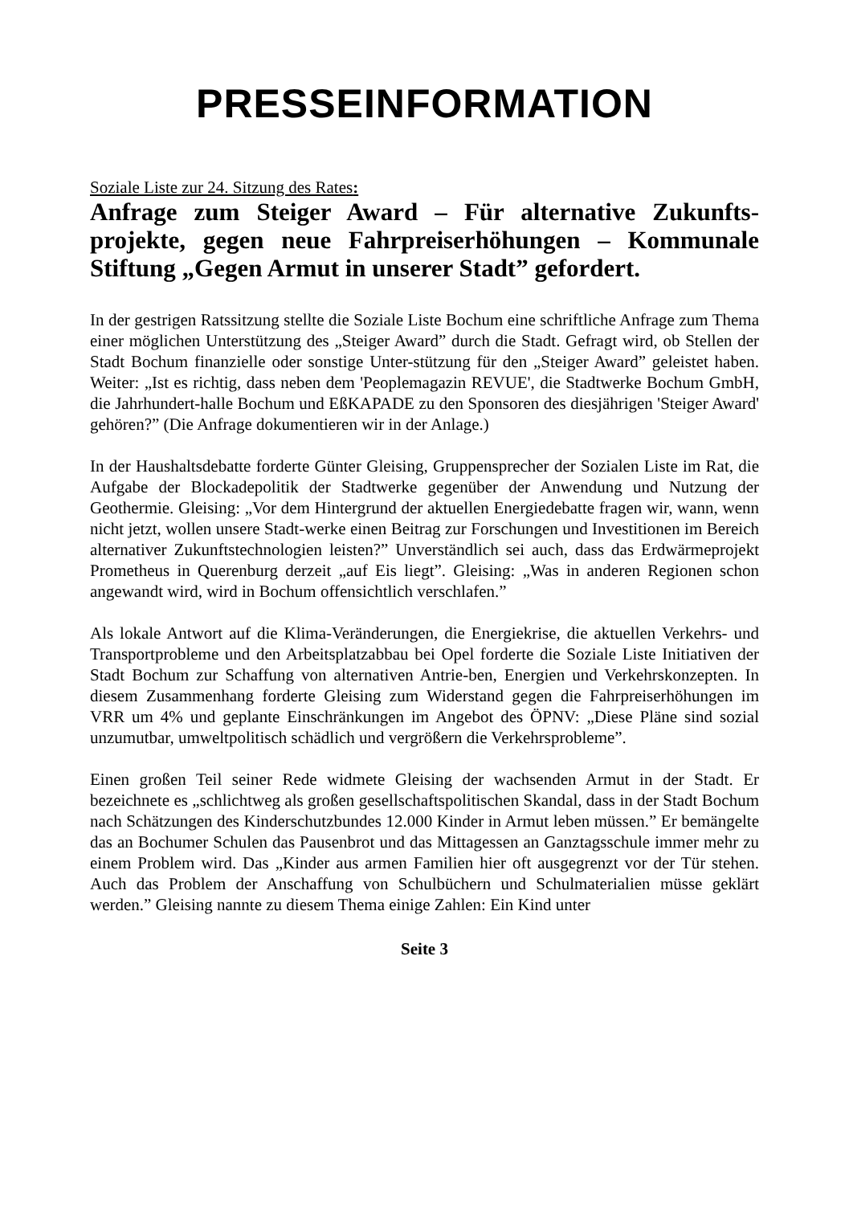PRESSEINFORMATION
Soziale Liste zur 24. Sitzung des Rates:
Anfrage zum Steiger Award – Für alternative Zukunfts-projekte, gegen neue Fahrpreiserhöhungen – Kommunale Stiftung „Gegen Armut in unserer Stadt” gefordert.
In der gestrigen Ratssitzung stellte die Soziale Liste Bochum eine schriftliche Anfrage zum Thema einer möglichen Unterstützung des „Steiger Award” durch die Stadt. Gefragt wird, ob Stellen der Stadt Bochum finanzielle oder sonstige Unter-stützung für den „Steiger Award” geleistet haben. Weiter: „Ist es richtig, dass neben dem 'Peoplemagazin REVUE', die Stadtwerke Bochum GmbH, die Jahrhundert-halle Bochum und EßKAPADE zu den Sponsoren des diesjährigen 'Steiger Award' gehören?” (Die Anfrage dokumentieren wir in der Anlage.)
In der Haushaltsdebatte forderte Günter Gleising, Gruppensprecher der Sozialen Liste im Rat, die Aufgabe der Blockadepolitik der Stadtwerke gegenüber der Anwendung und Nutzung der Geothermie. Gleising: „Vor dem Hintergrund der aktuellen Energiedebatte fragen wir, wann, wenn nicht jetzt, wollen unsere Stadt-werke einen Beitrag zur Forschungen und Investitionen im Bereich alternativer Zukunftstechnologien leisten?” Unverständlich sei auch, dass das Erdwärmeprojekt Prometheus in Querenburg derzeit „auf Eis liegt”. Gleising: „Was in anderen Regionen schon angewandt wird, wird in Bochum offensichtlich verschlafen.”
Als lokale Antwort auf die Klima-Veränderungen, die Energiekrise, die aktuellen Verkehrs- und Transportprobleme und den Arbeitsplatzabbau bei Opel forderte die Soziale Liste Initiativen der Stadt Bochum zur Schaffung von alternativen Antrie-ben, Energien und Verkehrskonzepten. In diesem Zusammenhang forderte Gleising zum Widerstand gegen die Fahrpreiserhöhungen im VRR um 4% und geplante Einschränkungen im Angebot des ÖPNV: „Diese Pläne sind sozial unzumutbar, umweltpolitisch schädlich und vergrößern die Verkehrsprobleme”.
Einen großen Teil seiner Rede widmete Gleising der wachsenden Armut in der Stadt. Er bezeichnete es „schlichtweg als großen gesellschaftspolitischen Skandal, dass in der Stadt Bochum nach Schätzungen des Kinderschutzbundes 12.000 Kinder in Armut leben müssen.” Er bemängelte das an Bochumer Schulen das Pausenbrot und das Mittagessen an Ganztagsschule immer mehr zu einem Problem wird. Das „Kinder aus armen Familien hier oft ausgegrenzt vor der Tür stehen. Auch das Problem der Anschaffung von Schulbüchern und Schulmaterialien müsse geklärt werden.” Gleising nannte zu diesem Thema einige Zahlen: Ein Kind unter
Seite 3